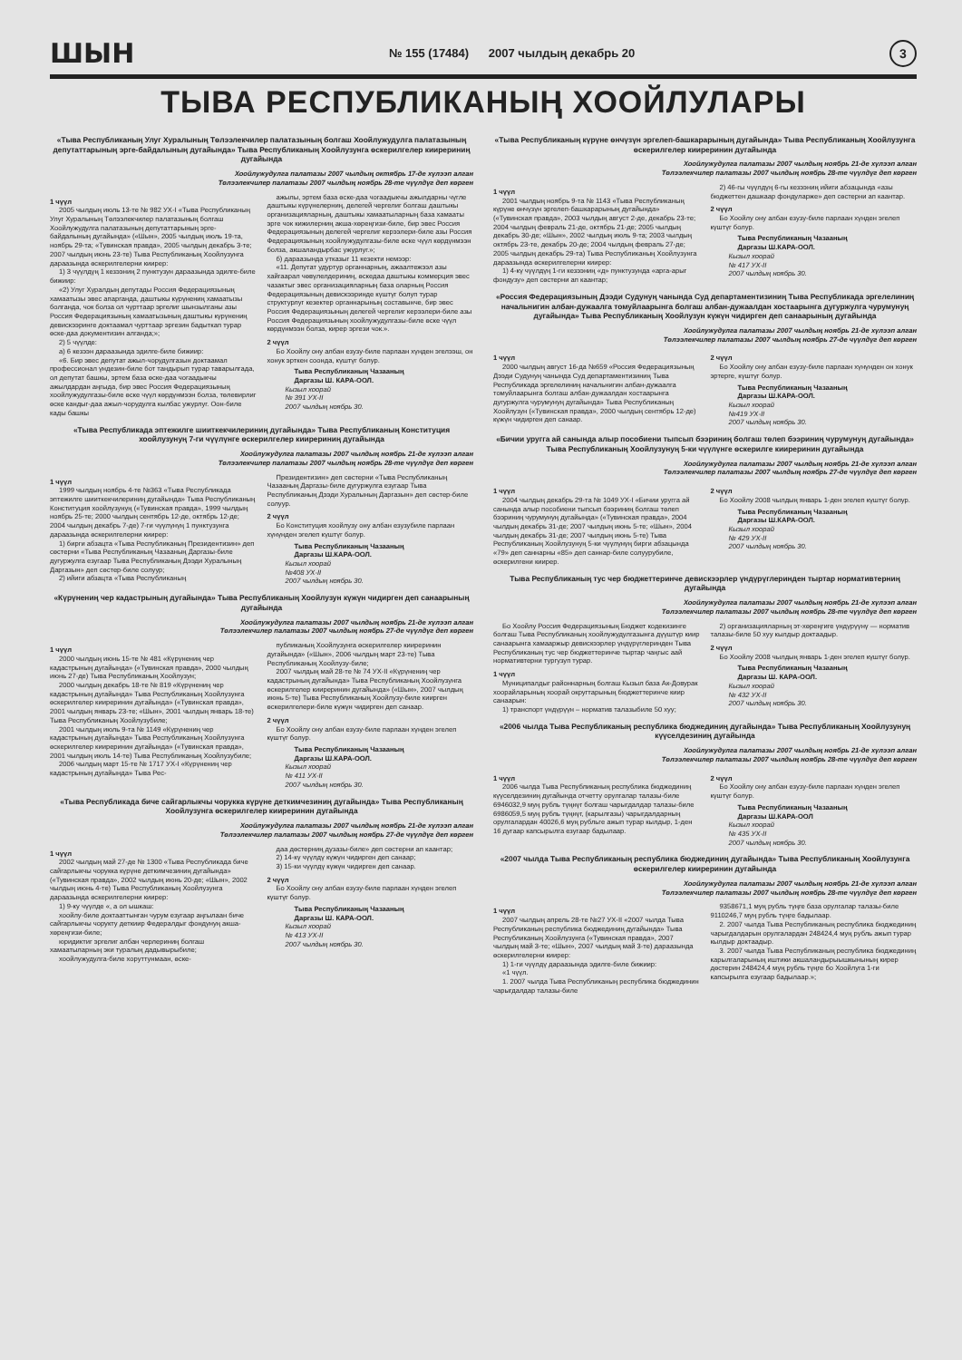ШЫН № 155 (17484) 2007 чылдың декабрь 20 3
ТЫВА РЕСПУБЛИКАНЫҢ ХООЙЛУЛАРЫ
«Тыва Республиканың Улуг Хуралының Төлээлекчилер палатазының болгаш Хоойлужудулга палатазының депутаттарының эрге-байдалының дугайында» Тыва Республиканың Хоойлузунга өскерилгелер киирериниң дугайында
Хоойлужудулга палатазы 2007 чылдың октябрь 17-де хүлээп алган
Төлээлекчилер палатазы 2007 чылдың ноябрь 28-те чүүлдүг деп көрген
1 чүүл
2005 чылдың июль 13-те № 982 УХ-I «Тыва Республиканың Улуг Хуралының Төлээлекчилер палатазының болгаш Хоойлужудулга палатазының депутаттарының эрге-байдалының дугайында» («Шын», 2005 чылдың июль 19-та, ноябрь 29-та; «Тувинская правда», 2005 чылдың декабрь 3-те; 2007 чылдың июнь 23-те) Тыва Республиканың Хоойлузунга дараазында өскерилгелерни киирер:
1) 3 чүүлдүң 1 кезээниң 2 пунктузун дараазында эдилге-биле бижиир:
«2) Улуг Хуралдың депутады Россия Федерациязының хамаатызы эвес апарганда, даштыкы күрүнениң хамаатызы болганда, чок болза ол чурттаар эргелиг шынзылганы азы Россия Федерациязының хамаатызының даштыкы күрүнениң девискээринге доктаамал чурттаар эргезин бадыткап турар өске-даа документизин алганда;»;
2) 5 чүүлде:
а) 6 кезээн дараазында эдилге-биле бижиир:
«6. Бир эвес депутат ажыл-чорудулгазын доктаамал профессионал үндезин-биле бот тандырып турар таварылгада, ол депутат башкы, эртем база өске-даа чогаадыкчы ажылдардан аңгыда, бир эвес Россия Федерациязының хоойлужудулгазы-биле өске чүүл көрдүнмээн болза, төлевирлиг өске кандыг-даа ажыл-чорудулга кылбас ужурлуг. Оон-биле кады башкы
ажылы, эртем база өске-даа чогаадыкчы ажылдарны чүгле даштыкы күрүнелерниң, делегей чергелиг болгаш даштыкы организацияларның, даштыкы хамаатыларның база хамааты эрге чок кижилерниң акша-хөреңгизи-биле, бир эвес Россия Федерациязының делегей чергелиг керээлери-биле азы Россия Федерациязының хоойлужудулгазы-биле өске чүүл көрдүнмээн болза, акшаландырбас ужурлуг.»;
б) дараазында утказыг 11 кезекти немээр:
«11. Депутат удуртур органнарның, ажаалтежээл азы хайгаарал чөвүлелдериниң, өскедаа даштыкы коммерция эвес чазактыг эвес организацияларның база оларның Россия Федерациязының девискээринде күштүг болуп турар структурлуг кезектер органнарының составынче, бир эвес Россия Федерациязының делегей чергелиг керээлери-биле азы Россия Федерациязының хоойлужудулгазы-биле өске чүүл көрдүнмээн болза, кирер эргези чок.».
2 чүүл
Бо Хоойлу ону албан езузу-биле парлаан хүнден эгелээш, он хонук эрткен соонда, күштүг болур.
Тыва Республиканың Чазааның
Даргазы Ш. КАРА-ООЛ.
Кызыл хоорай
№ 391 УХ-II
2007 чылдың ноябрь 30.
«Тыва Республикада эптежилге шииткекчилериниң дугайында» Тыва Республиканың Конституция хоойлузунуң 7-ги чүүлүнге өскерилгелер киирериниң дугайында
Хоойлужудулга палатазы 2007 чылдың ноябрь 21-де хүлээп алган
Төлээлекчилер палатазы 2007 чылдың ноябрь 28-те чүүлдүг деп көрген
1 чүүл
1999 чылдың ноябрь 4-те №363 «Тыва Республикада эптежилге шииткекчилериниң дугайында» Тыва Республиканың Конституция хоойлузунуң («Тувинская правда», 1999 чылдың ноябрь 25-те; 2000 чылдың сентябрь 12-де, октябрь 12-де; 2004 чылдың декабрь 7-де) 7-ги чүүлүнүң 1 пунктузунга дараазында өскерилгелерни киирер:
1) бирги абзацта «Тыва Республиканың Президентизин» деп сөстерни «Тыва Республиканың Чазааның Даргазы-биле дугуржулга езугаар Тыва Республиканың Дээди Хуралының Даргазын» деп сөстер-биле солуур;
2) ийиги абзацта «Тыва Республиканың
Президентизин» деп сөстерни «Тыва Республиканың Чазааның Даргазы-биле дугуржулга езугаар Тыва Республиканың Дээди Хуралының Даргазын» деп сөстер-биле солуур.
2 чүүл
Бо Конституция хоойлузу ону албан езузубиле парлаан хүнүнден эгелеп күштүг болур.
Тыва Республиканың Чазааның
Даргазы Ш.КАРА-ООЛ.
Кызыл хоорай
№408 УХ-II
2007 чылдың ноябрь 30.
«Күрүнениң чер кадастрының дугайында» Тыва Республиканың Хоойлузун күжүн чидирген деп санаарының дугайында
Хоойлужудулга палатазы 2007 чылдың ноябрь 21-де хүлээп алган
Төлээлекчилер палатазы 2007 чылдың ноябрь 27-де чүүлдүг деп көрген
1 чүүл
2000 чылдың июнь 15-те № 481 «Күрүнениң чер кадастрының дугайында» («Тувинская правда», 2000 чылдың июнь 27-де) Тыва Республиканың Хоойлузун;
2000 чылдың декабрь 18-те № 819 «Күрүнениң чер кадастрының дугайында» Тыва Республиканың Хоойлузунга өскерилгелер кииреринин дугайында» («Тувинская правда», 2001 чылдың январь 23-те; «Шын», 2001 чылдың январь 18-те) Тыва Республиканың Хоойлузубиле;
2001 чылдың июль 9-та № 1149 «Күрүнениң чер кадастрының дугайында» Тыва Республиканың Хоойлузунга өскерилгелер кииреринин дугайында» («Тувинская правда», 2001 чылдың июль 14-те) Тыва Республиканың Хоойлузубиле;
2006 чылдың март 15-те № 1717 УХ-I «Күрүнениң чер кадастрының дугайында» Тыва Рес-
публиканың Хоойлузунга өскерилгелер кииреринин дугайында» («Шын», 2006 чылдың март 23-те) Тыва Республиканың Хоойлузу-биле;
2007 чылдың май 28-те № 74 УХ-II «Күрүнениң чер кадастрының дугайында» Тыва Республиканың Хоойлузунга өскерилгелер кииреринин дугайында» («Шын», 2007 чылдың июнь 5-те) Тыва Республиканың Хоойлузу-биле киирген өскерилгелери-биле күжүн чидирген деп санаар.
2 чүүл
Бо Хоойлу ону албан езузу-биле парлаан хүнден эгелеп күштүг болур.
Тыва Республиканың Чазааның
Даргазы Ш.КАРА-ООЛ.
Кызыл хоорай
№ 411 УХ-II
2007 чылдың ноябрь 30.
«Тыва Республикада биче сайгарлыкчы чорукка күрүне деткимчезиниң дугайында» Тыва Республиканың Хоойлузунга өскерилгелер кииреринин дугайында
Хоойлужудулга палатазы 2007 чылдың ноябрь 21-де хүлээп алган
Төлээлекчилер палатазы 2007 чылдың ноябрь 27-де чүүлдүг деп көрген
1 чүүл
2002 чылдың май 27-де № 1300 «Тыва Республикада биче сайгарлыкчы чорукка күрүне деткимчезиниң дугайында» («Тувинская правда», 2002 чылдың июнь 20-де; «Шын», 2002 чылдың июнь 4-те) Тыва Республиканың Хоойлузунга дараазында өскерилгелерни киирер:
1) 9-ку чүүлде «, а ол ышкаш:
хоойлу-биле доктааттынган чурум езугаар аңгылаан биче сайгарлыкчы чорукту деткиир Федералдыг фондунуң акша-хөреңгизи-биле;
юридиктиг эргелиг албан черлериниң болгаш хамаатыларның эки туралың дадывырыбиле;
хоойлужудулга-биле хоруттунмаан, өске-
даа дөстерниң дузазы-биле» деп сөстерни ап каантар;
2) 14-кү чүүлдү күжүн чидирген деп санаар;
3) 15-ки чүүлдү күжүн чидирген деп санаар.
2 чүүл
Бо Хоойлу ону албан езузу-биле парлаан хүнден эгелеп күштүг болур.
Тыва Республиканың Чазааның
Даргазы Ш. КАРА-ООЛ.
Кызыл хоорай
№ 413 УХ-II
2007 чылдың ноябрь 30.
«Тыва Республиканың күрүне өнчүзүн эргелеп-башкарарының дугайында» Тыва Республиканың Хоойлузунга өскерилгелер кииреринин дугайында
Хоойлужудулга палатазы 2007 чылдың ноябрь 21-де хүлээп алган
Төлээлекчилер палатазы 2007 чылдың ноябрь 28-те чүүлдүг деп көрген
1 чүүл
2001 чылдың ноябрь 9-та № 1143 «Тыва Республиканың күрүне өнчүзүн эргелеп-башкарарының дугайында» («Тувинская правда», 2003 чылдың август 2-де, декабрь 23-те; 2004 чылдың февраль 21-де, октябрь 21-де; 2005 чылдың декабрь 30-де; «Шын», 2002 чылдың июль 9-та; 2003 чылдың октябрь 23-те, декабрь 20-де; 2004 чылдың февраль 27-де; 2005 чылдың декабрь 29-та) Тыва Республиканың Хоойлузунга дараазында өскерилгелерни киирер:
1) 4-кү чүүлдүң 1-ги кезээниң «д» пунктузунда «арга-арыг фондузу» деп сөстерни ап каантар;
2) 46-гы чүүлдүң 6-гы кезээниң ийиги абзацында «азы бюджеттен дашкаар фондуларже» деп сөстерни ап каантар.
2 чүүл
Бо Хоойлу ону албан езузу-биле парлаан хүнден эгелеп күштүг болур.
Тыва Республиканың Чазааның
Даргазы Ш.КАРА-ООЛ.
Кызыл хоорай
№ 417 УХ-II
2007 чылдың ноябрь 30.
«Россия Федерациязының Дээди Судунуң чанында Суд департаментизиниң Тыва Республикада эргелелиниң начальнигин албан-дужаалга томуйлаарынга болгаш албан-дужаалдан хостаарынга дугуржулга чурумунуң дугайында» Тыва Республиканың Хоойлузун күжүн чидирген деп санаарының дугайында
Хоойлужудулга палатазы 2007 чылдың ноябрь 21-де хүлээп алган
Төлээлекчилер палатазы 2007 чылдың ноябрь 27-де чүүлдүг деп көрген
1 чүүл
2000 чылдың август 16-да №659 «Россия Федерациязының Дээди Судунуң чанында Суд департаментизиниң Тыва Республикада эргелелиниң начальнигин албан-дужаалга томуйлаарынга болгаш албан-дужаалдан хостаарынга дугуржулга чурумунуң дугайында» Тыва Республиканың Хоойлузун («Тувинская правда», 2000 чылдың сентябрь 12-де) күжүн чидирген деп санаар.
2 чүүл
Бо Хоойлу ону албан езузу-биле парлаан хүнүнден он хонук эртерге, күштүг болур.
Тыва Республиканың Чазааның
Даргазы Ш.КАРА-ООЛ.
Кызыл хоорай
№419 УХ-II
2007 чылдың ноябрь 30.
«Бичии уругга ай санында алыр пособиени тыпсып бээриниң болгаш төлеп бээриниң чурумунуң дугайында» Тыва Республиканың Хоойлузунуң 5-ки чүүлүнге өскерилге кииреринин дугайында
Хоойлужудулга палатазы 2007 чылдың ноябрь 21-де хүлээп алган
Төлээлекчилер палатазы 2007 чылдың ноябрь 27-де чүүлдүг деп көрген
1 чүүл
2004 чылдың декабрь 29-та № 1049 УХ-I «Бичии уругга ай санында алыр пособиени тыпсып бээриниң болгаш төлеп бээриниң чурумунуң дугайында» («Тувинская правда», 2004 чылдың декабрь 31-де; 2007 чылдың июнь 5-те; «Шын», 2004 чылдың декабрь 31-де; 2007 чылдың июнь 5-те) Тыва Республиканың Хоойлузунуң 5-ки чүүлүнүң бирги абзацында «79» деп саннарны «85» деп саннар-биле солуурубиле, өскерилгени киирер.
2 чүүл
Бо Хоойлу 2008 чылдың январь 1-ден эгелеп күштүг болур.
Тыва Республиканың Чазааның
Даргазы Ш.КАРА-ООЛ.
Кызыл хоорай
№ 429 УХ-II
2007 чылдың ноябрь 30.
Тыва Республиканың тус чер бюджеттеринче девискээрлер үндүрүглеринден тыртар нормативтерниң дугайында
Хоойлужудулга палатазы 2007 чылдың ноябрь 21-де хүлээп алган
Төлээлекчилер палатазы 2007 чылдың ноябрь 28-те чүүлдүг деп көрген
Бо Хоойлу Россия Федерациязының Бюджет кодекизинге болгаш Тыва Республиканың хоойлужудулгазынга дүүштүр киир санаарынга хамааржыр девискээрлер үндүрүглеринден Тыва Республиканың тус чер бюджеттеринче тыртар чаңгыс аай нормативтерни тургузуп турар.
1 чүүл
Муниципалдыг районнарның болгаш Кызыл база Ак-Довурак хоорайларының хоорай округтарының бюджеттеринче киир санаарын:
1) транспорт үндүрүүн – норматив талазыбиле 50 хуу;
2) организацияларның эт-хөреңгиге үндүрүүнү — норматив талазы-биле 50 хуу кылдыр доктаадыр.
2 чүүл
Бо Хоойлу 2008 чылдың январь 1-ден эгелеп күштүг болур.
Тыва Республиканың Чазааның
Даргазы Ш. КАРА-ООЛ.
Кызыл хоорай
№ 432 УХ-II
2007 чылдың ноябрь 30.
«2006 чылда Тыва Республиканың республика бюджединиң дугайында» Тыва Республиканың Хоойлузунуң күүселдезиниң дугайында
Хоойлужудулга палатазы 2007 чылдың ноябрь 21-де хүлээп алган
Төлээлекчилер палатазы 2007 чылдың ноябрь 28-те чүүлдүг деп көрген
1 чүүл
2006 чылда Тыва Республиканың республика бюджединиң күүселдезиниң дугайында отчетту орулгалар талазы-биле 6946032,9 муң рубль түңнүг болгаш чарыгдалдар талазы-биле 6986059,5 муң рубль түңнүг, (карылгазы) чарыгдалдарның орулгалардан 40026,6 муң рубльге ажып турар кылдыр, 1-ден 16 дугаар капсырылга езугаар бадылаар.
2 чүүл
Бо Хоойлу ону албан езузу-биле парлаан хүнден эгелеп күштүг болур.
Тыва Республиканың Чазааның
Даргазы Ш.КАРА-ООЛ
Кызыл хоорай
№ 435 УХ-II
2007 чылдың ноябрь 30.
«2007 чылда Тыва Республиканың республика бюджединиң дугайында» Тыва Республиканың Хоойлузунга өскерилгелер кииреринин дугайында
Хоойлужудулга палатазы 2007 чылдың ноябрь 21-де хүлээп алган
Төлээлекчилер палатазы 2007 чылдың ноябрь 28-те чүүлдүг деп көрген
1 чүүл
2007 чылдың апрель 28-те №27 УХ-II «2007 чылда Тыва Республиканың республика бюджединиң дугайында» Тыва Республиканың Хоойлузунга («Тувинская правда», 2007 чылдың май 3-те; «Шын», 2007 чылдың май 3-те) дараазында өскерилгелерни киирер:
1) 1-ги чүүлдү дараазында эдилге-биле бижиир:
«1 чүүл.
1. 2007 чылда Тыва Республиканың республика бюджединин чарыгдалдар талазы-биле
9358671,1 муң рубль түңге база орулгалар талазы-биле 9110246,7 муң рубль түңге бадылаар.
2. 2007 чылда Тыва Республиканың республика бюджединиң чарыгдалдарын орулгалардан 248424,4 муң рубль ажып турар кылдыр доктаадыр.
3. 2007 чылда Тыва Республиканың республика бюджединиң карылгаларының иштики акшаландырыышкынының кирер дөстерин 248424,4 муң рубль түңге бо Хоойлуга 1-ги капсырылга езугаар бадылаар.»;